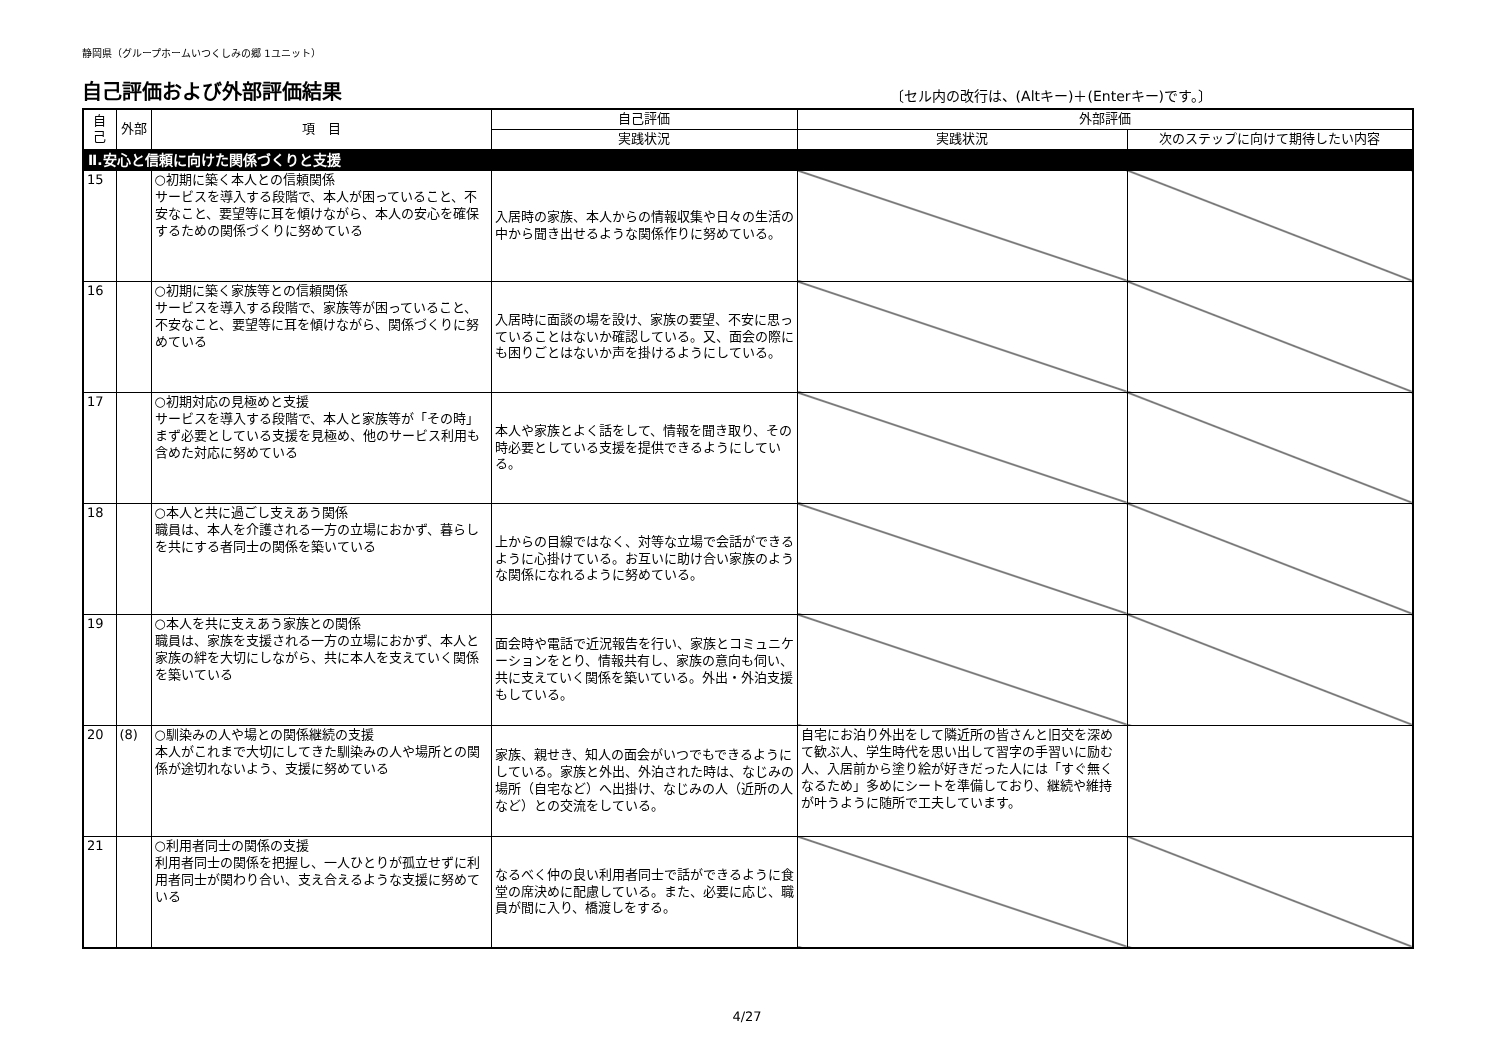静岡県（グループホームいつくしみの郷 1ユニット）
自己評価および外部評価結果
〔セル内の改行は、(Altキー)＋(Enterキー)です。〕
| 自己 | 外部 | 項 目 | 自己評価 | 外部評価 | |
| --- | --- | --- | --- | --- | --- |
| | | | 実践状況 | 実践状況 | 次のステップに向けて期待したい内容 |
| Ⅱ.安心と信頼に向けた関係づくりと支援 | | | | | |
| 15 | | ○初期に築く本人との信頼関係 サービスを導入する段階で、本人が困っていること、不安なこと、要望等に耳を傾けながら、本人の安心を確保するための関係づくりに努めている | 入居時の家族、本人からの情報収集や日々の生活の中から聞き出せるような関係作りに努めている。 | | |
| 16 | | ○初期に築く家族等との信頼関係 サービスを導入する段階で、家族等が困っていること、不安なこと、要望等に耳を傾けながら、関係づくりに努めている | 入居時に面談の場を設け、家族の要望、不安に思っていることはないか確認している。又、面会の際にも困りごとはないか声を掛けるようにしている。 | | |
| 17 | | ○初期対応の見極めと支援 サービスを導入する段階で、本人と家族等が「その時」まず必要としている支援を見極め、他のサービス利用も含めた対応に努めている | 本人や家族とよく話をして、情報を聞き取り、その時必要としている支援を提供できるようにしている。 | | |
| 18 | | ○本人と共に過ごし支えあう関係 職員は、本人を介護される一方の立場におかず、暮らしを共にする者同士の関係を築いている | 上からの目線ではなく、対等な立場で会話ができるように心掛けている。お互いに助け合い家族のような関係になれるように努めている。 | | |
| 19 | | ○本人を共に支えあう家族との関係 職員は、家族を支援される一方の立場におかず、本人と家族の絆を大切にしながら、共に本人を支えていく関係を築いている | 面会時や電話で近況報告を行い、家族とコミュニケーションをとり、情報共有し、家族の意向も伺い、共に支えていく関係を築いている。外出・外泊支援もしている。 | | |
| 20 | (8) | ○馴染みの人や場との関係継続の支援 本人がこれまで大切にしてきた馴染みの人や場所との関係が途切れないよう、支援に努めている | 家族、親せき、知人の面会がいつでもできるようにしている。家族と外出、外泊された時は、なじみの場所（自宅など）へ出掛け、なじみの人（近所の人など）との交流をしている。 | 自宅にお泊り外出をして隣近所の皆さんと旧交を深めて歓ぶ人、学生時代を思い出して習字の手習いに励む人、入居前から塗り絵が好きだった人には「すぐ無くなるため」多めにシートを準備しており、継続や維持が叶うように随所で工夫しています。 | |
| 21 | | ○利用者同士の関係の支援 利用者同士の関係を把握し、一人ひとりが孤立せずに利用者同士が関わり合い、支え合えるような支援に努めている | なるべく仲の良い利用者同士で話ができるように食堂の席決めに配慮している。また、必要に応じ、職員が間に入り、橋渡しをする。 | | |
4/27